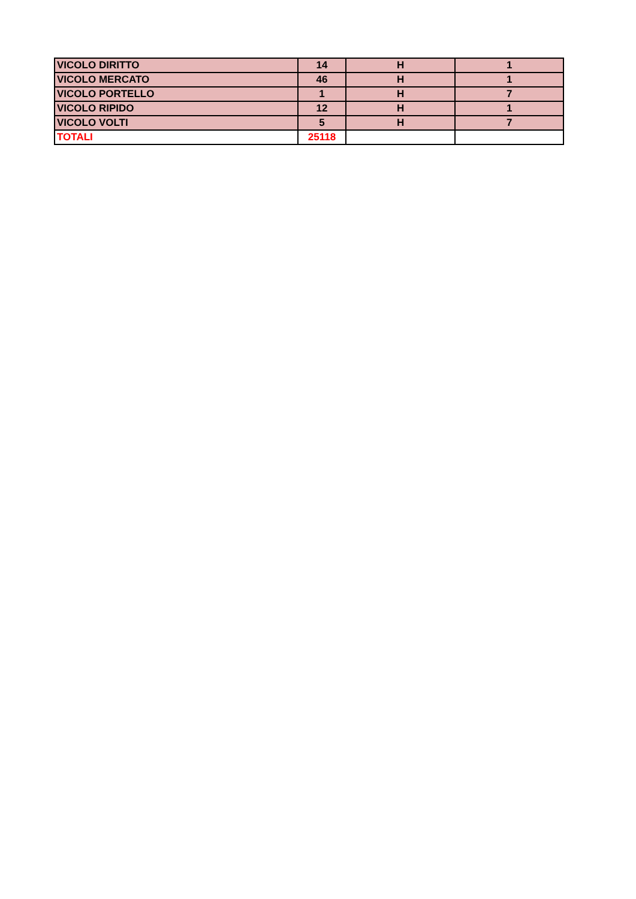| VICOLO DIRITTO | 14 | H | 1 |
| VICOLO MERCATO | 46 | H | 1 |
| VICOLO PORTELLO | 1 | H | 7 |
| VICOLO RIPIDO | 12 | H | 1 |
| VICOLO VOLTI | 5 | H | 7 |
| TOTALI | 25118 | | |